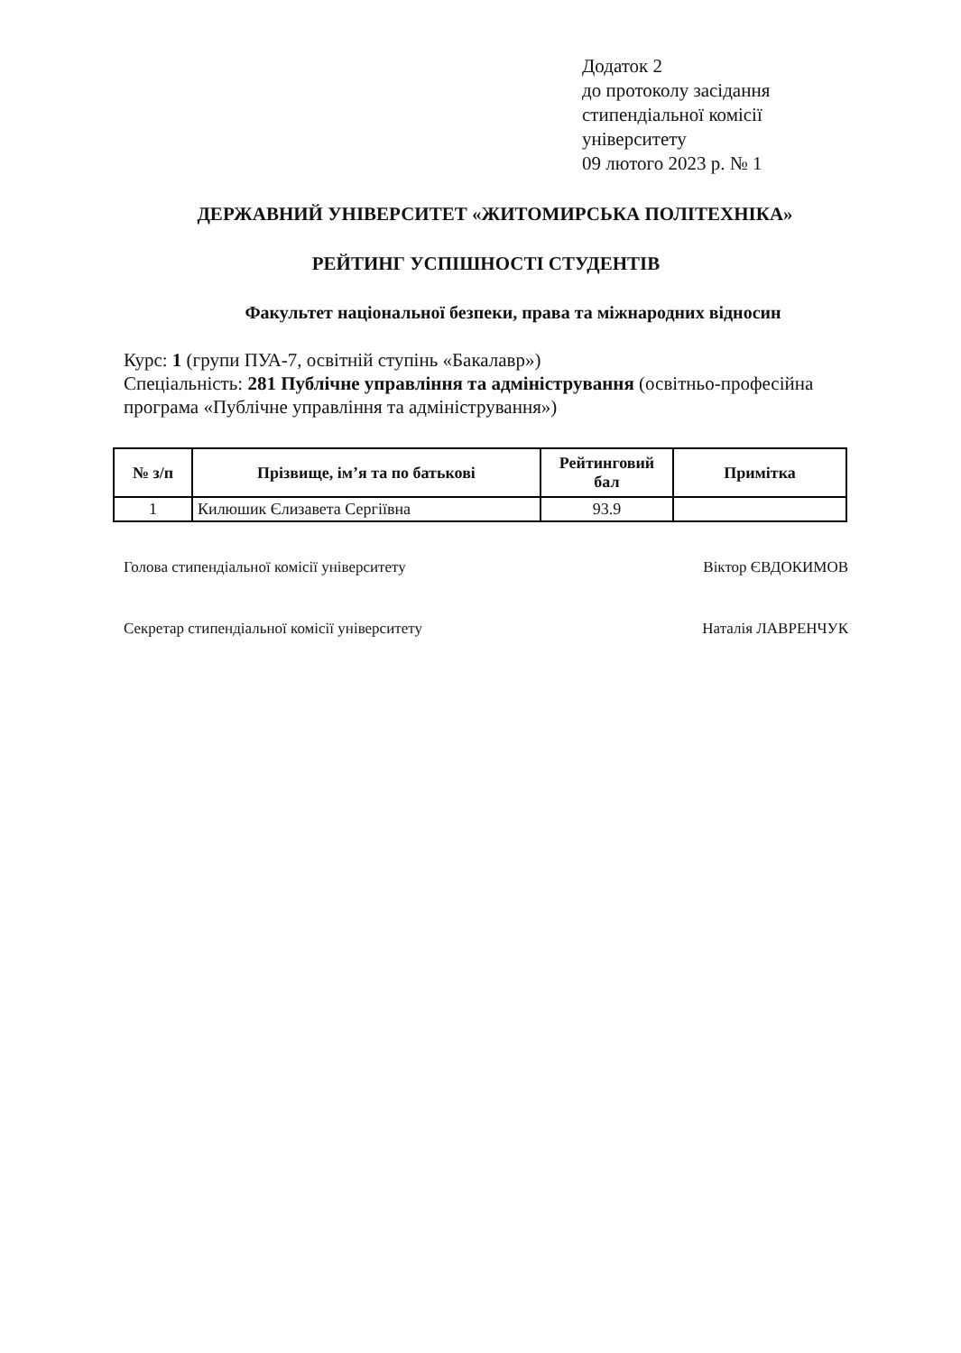Додаток 2
до протоколу засідання
стипендіальної комісії
університету
09 лютого 2023 р. № 1
ДЕРЖАВНИЙ УНІВЕРСИТЕТ «ЖИТОМИРСЬКА ПОЛІТЕХНІКА»
РЕЙТИНГ УСПІШНОСТІ СТУДЕНТІВ
Факультет національної безпеки, права та міжнародних відносин
Курс: 1 (групи ПУА-7, освітній ступінь «Бакалавр»)
Спеціальність: 281 Публічне управління та адміністрування (освітньо-професійна програма «Публічне управління та адміністрування»)
| № з/п | Прізвище, ім’я та по батькові | Рейтинговий бал | Примітка |
| --- | --- | --- | --- |
| 1 | Килюшик Єлизавета Сергіївна | 93.9 | |
Голова стипендіальної комісії університету Віктор ЄВДОКИМОВ
Секретар стипендіальної комісії університету Наталія ЛАВРЕНЧУК